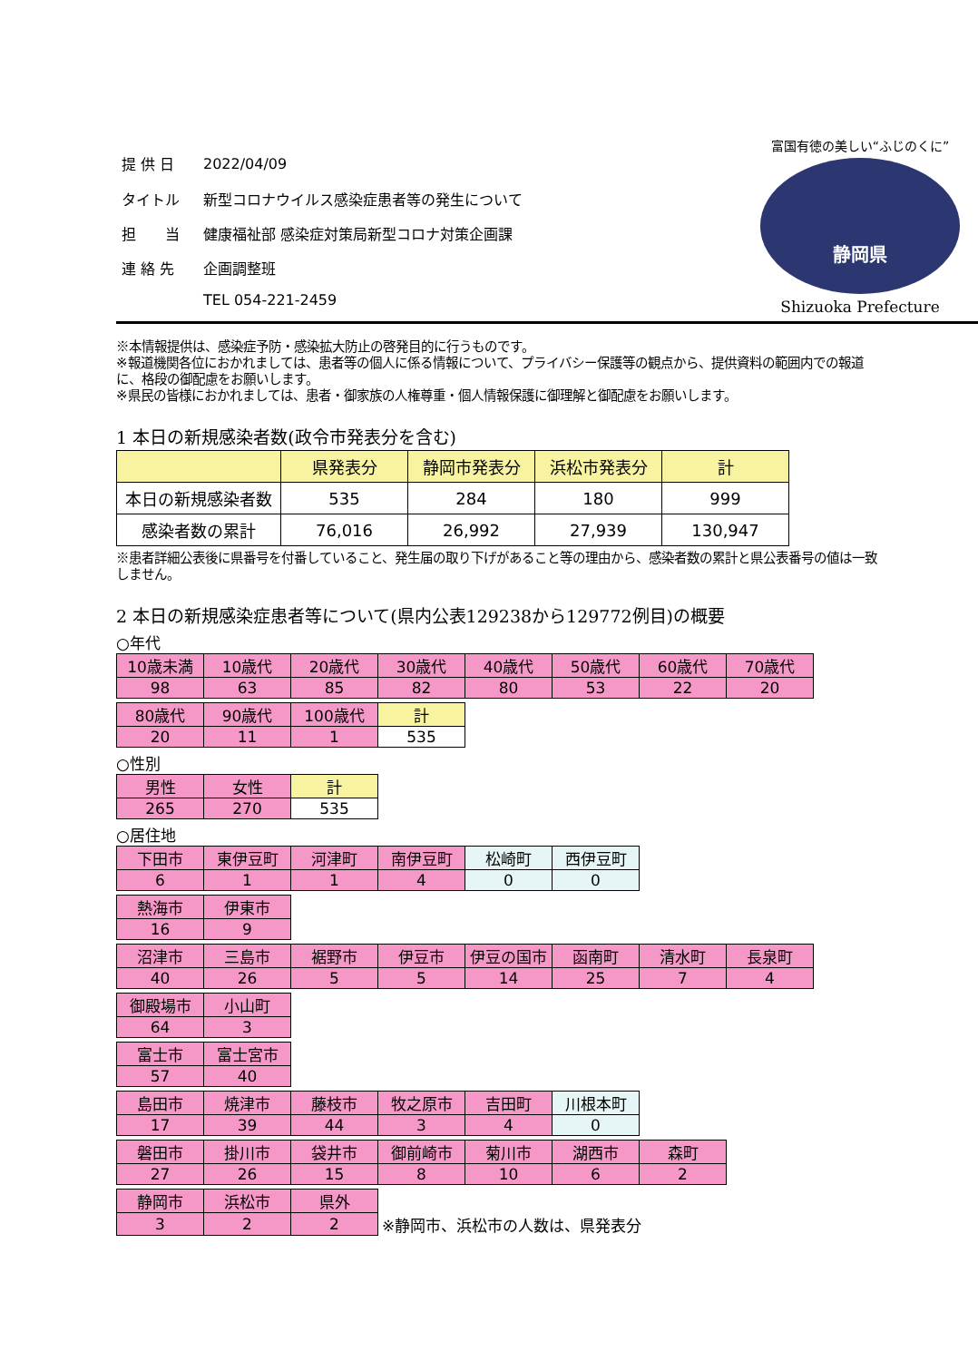| 提 供 日 | 2022/04/09 |
| タイトル | 新型コロナウイルス感染症患者等の発生について |
| 担 当 | 健康福祉部 感染症対策局新型コロナ対策企画課 |
| 連 絡 先 | 企画調整班 |
| | TEL 054-221-2459 |
富国有徳の美しい“ふじのくに”
静岡県
Shizuoka Prefecture
※本情報提供は、感染症予防・感染拡大防止の啓発目的に行うものです。
※報道機関各位におかれましては、患者等の個人に係る情報について、プライバシー保護等の観点から、提供資料の範囲内での報道に、格段の御配慮をお願いします。
※県民の皆様におかれましては、患者・御家族の人権尊重・個人情報保護に御理解と御配慮をお願いします。
1 本日の新規感染者数(政令市発表分を含む)
| | 県発表分 | 静岡市発表分 | 浜松市発表分 | 計 |
| --- | --- | --- | --- | --- |
| 本日の新規感染者数 | 535 | 284 | 180 | 999 |
| 感染者数の累計 | 76,016 | 26,992 | 27,939 | 130,947 |
※患者詳細公表後に県番号を付番していること、発生届の取り下げがあること等の理由から、感染者数の累計と県公表番号の値は一致しません。
2 本日の新規感染症患者等について(県内公表129238から129772例目)の概要
○年代
| 10歳未満 | 10歳代 | 20歳代 | 30歳代 | 40歳代 | 50歳代 | 60歳代 | 70歳代 |
| 98 | 63 | 85 | 82 | 80 | 53 | 22 | 20 |
| 80歳代 | 90歳代 | 100歳代 | 計 |
| 20 | 11 | 1 | 535 |
○性別
| 男性 | 女性 | 計 |
| 265 | 270 | 535 |
○居住地
| 下田市 | 東伊豆町 | 河津町 | 南伊豆町 | 松崎町 | 西伊豆町 |
| 6 | 1 | 1 | 4 | 0 | 0 |
| 熱海市 | 伊東市 |
| 16 | 9 |
| 沼津市 | 三島市 | 裾野市 | 伊豆市 | 伊豆の国市 | 函南町 | 清水町 | 長泉町 |
| 40 | 26 | 5 | 5 | 14 | 25 | 7 | 4 |
| 御殿場市 | 小山町 |
| 64 | 3 |
| 富士市 | 富士宮市 |
| 57 | 40 |
| 島田市 | 焼津市 | 藤枝市 | 牧之原市 | 吉田町 | 川根本町 |
| 17 | 39 | 44 | 3 | 4 | 0 |
| 磐田市 | 掛川市 | 袋井市 | 御前崎市 | 菊川市 | 湖西市 | 森町 |
| 27 | 26 | 15 | 8 | 10 | 6 | 2 |
| 静岡市 | 浜松市 | 県外 | |
| 3 | 2 | 2 | ※静岡市、浜松市の人数は、県発表分 |